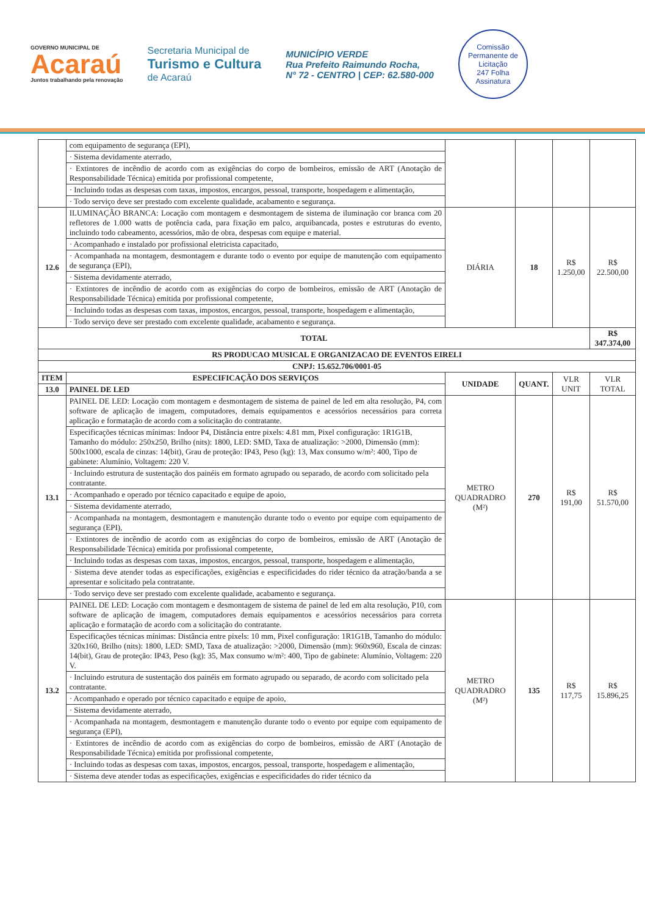GOVERNO MUNICIPAL DE
Acaraú
Juntos trabalhando pela renovação
Secretaria Municipal de
Turismo e Cultura
de Acaraú
MUNICÍPIO VERDE
Rua Prefeito Raimundo Rocha,
N° 72 - CENTRO | CEP: 62.580-000
Comissão Permanente de Licitação
247 Folha
Assinatura
| | com equipamento de segurança (EPI), | | | | |
| | · Sistema devidamente aterrado, | | | | |
| | · Extintores de incêndio de acordo com as exigências do corpo de bombeiros, emissão de ART (Anotação de Responsabilidade Técnica) emitida por profissional competente, | | | | |
| | · Incluindo todas as despesas com taxas, impostos, encargos, pessoal, transporte, hospedagem e alimentação, | | | | |
| | · Todo serviço deve ser prestado com excelente qualidade, acabamento e segurança. | | | | |
| 12.6 | ILUMINAÇÃO BRANCA: Locação com montagem e desmontagem de sistema de iluminação cor branca com 20 refletores de 1.000 watts de potência cada, para fixação em palco, arquibancada, postes e estruturas do evento, incluindo todo cabeamento, acessórios, mão de obra, despesas com equipe e material. | DIÁRIA | 18 | R$ 1.250,00 | R$ 22.500,00 |
| | · Acompanhado e instalado por profissional eletricista capacitado, | | | | |
| | · Acompanhada na montagem, desmontagem e durante todo o evento por equipe de manutenção com equipamento de segurança (EPI), | | | | |
| | · Sistema devidamente aterrado, | | | | |
| | · Extintores de incêndio de acordo com as exigências do corpo de bombeiros, emissão de ART (Anotação de Responsabilidade Técnica) emitida por profissional competente, | | | | |
| | · Incluindo todas as despesas com taxas, impostos, encargos, pessoal, transporte, hospedagem e alimentação, | | | | |
| | · Todo serviço deve ser prestado com excelente qualidade, acabamento e segurança. | | | | |
| TOTAL | | | | | R$ 347.374,00 |
| RS PRODUCAO MUSICAL E ORGANIZACAO DE EVENTOS EIRELI | | | | | |
| CNPJ: 15.652.706/0001-05 | | | | | |
| ITEM | ESPECIFICAÇÃO DOS SERVIÇOS | UNIDADE | QUANT. | VLR UNIT | VLR TOTAL |
| 13.0 | PAINEL DE LED | | | | |
| 13.1 | PAINEL DE LED: Locação com montagem e desmontagem de sistema de painel de led em alta resolução, P4, com software de aplicação de imagem, computadores, demais equipamentos e acessórios necessários para correta aplicação e formatação de acordo com a solicitação do contratante. | METRO QUADRADRO (M²) | 270 | R$ 191,00 | R$ 51.570,00 |
| | Especificações técnicas mínimas: Indoor P4, Distância entre pixels: 4.81 mm, Pixel configuração: 1R1G1B, Tamanho do módulo: 250x250, Brilho (nits): 1800, LED: SMD, Taxa de atualização: >2000, Dimensão (mm): 500x1000, escala de cinzas: 14(bit), Grau de proteção: IP43, Peso (kg): 13, Max consumo w/m²: 400, Tipo de gabinete: Alumínio, Voltagem: 220 V. | | | | |
| | · Incluindo estrutura de sustentação dos painéis em formato agrupado ou separado, de acordo com solicitado pela contratante. | | | | |
| | · Acompanhado e operado por técnico capacitado e equipe de apoio, | | | | |
| | · Sistema devidamente aterrado, | | | | |
| | · Acompanhada na montagem, desmontagem e manutenção durante todo o evento por equipe com equipamento de segurança (EPI), | | | | |
| | · Extintores de incêndio de acordo com as exigências do corpo de bombeiros, emissão de ART (Anotação de Responsabilidade Técnica) emitida por profissional competente, | | | | |
| | · Incluindo todas as despesas com taxas, impostos, encargos, pessoal, transporte, hospedagem e alimentação, | | | | |
| | · Sistema deve atender todas as especificações, exigências e especificidades do rider técnico da atração/banda a se apresentar e solicitado pela contratante. | | | | |
| | · Todo serviço deve ser prestado com excelente qualidade, acabamento e segurança. | | | | |
| 13.2 | PAINEL DE LED: Locação com montagem e desmontagem de sistema de painel de led em alta resolução, P10, com software de aplicação de imagem, computadores demais equipamentos e acessórios necessários para correta aplicação e formatação de acordo com a solicitação do contratante. | METRO QUADRADRO (M²) | 135 | R$ 117,75 | R$ 15.896,25 |
| | Especificações técnicas mínimas: Distância entre pixels: 10 mm, Pixel configuração: 1R1G1B, Tamanho do módulo: 320x160, Brilho (nits): 1800, LED: SMD, Taxa de atualização: >2000, Dimensão (mm): 960x960, Escala de cinzas: 14(bit), Grau de proteção: IP43, Peso (kg): 35, Max consumo w/m²: 400, Tipo de gabinete: Alumínio, Voltagem: 220 V. | | | | |
| | · Incluindo estrutura de sustentação dos painéis em formato agrupado ou separado, de acordo com solicitado pela contratante. | | | | |
| | · Acompanhado e operado por técnico capacitado e equipe de apoio, | | | | |
| | · Sistema devidamente aterrado, | | | | |
| | · Acompanhada na montagem, desmontagem e manutenção durante todo o evento por equipe com equipamento de segurança (EPI), | | | | |
| | · Extintores de incêndio de acordo com as exigências do corpo de bombeiros, emissão de ART (Anotação de Responsabilidade Técnica) emitida por profissional competente, | | | | |
| | · Incluindo todas as despesas com taxas, impostos, encargos, pessoal, transporte, hospedagem e alimentação, | | | | |
| | · Sistema deve atender todas as especificações, exigências e especificidades do rider técnico da | | | | |